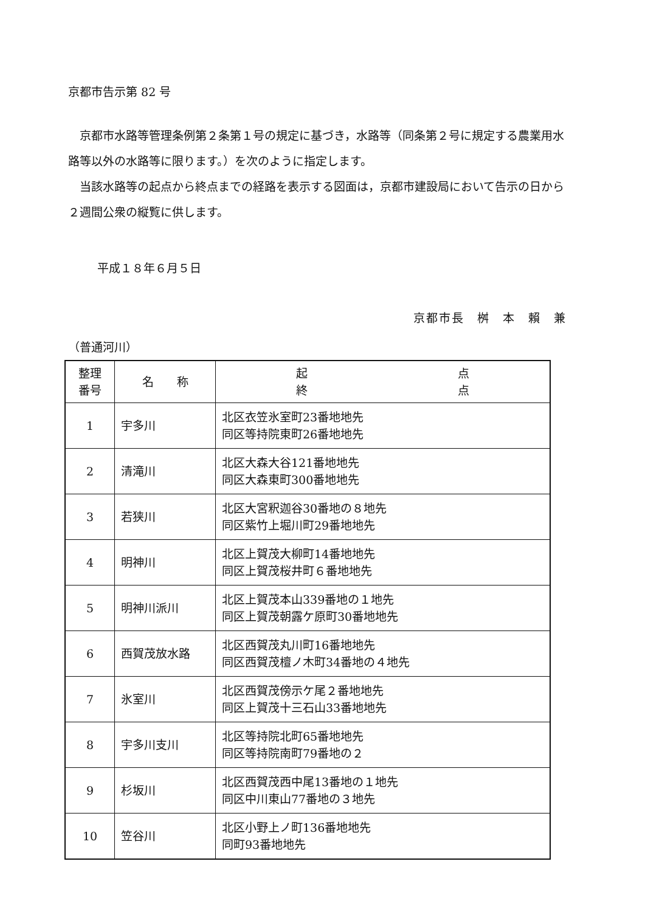京都市告示第 82 号
京都市水路等管理条例第２条第１号の規定に基づき，水路等（同条第２号に規定する農業用水路等以外の水路等に限ります。）を次のように指定します。
当該水路等の起点から終点までの経路を表示する図面は，京都市建設局において告示の日から２週間公衆の縦覧に供します。
平成１８年６月５日
京都市長　桝　本　賴　兼
（普通河川）
| 整理 番号 | 名 称 | 起 点 終 点 |
| --- | --- | --- |
| 1 | 宇多川 | 北区衣笠氷室町23番地地先 同区等持院東町26番地地先 |
| 2 | 清滝川 | 北区大森大谷121番地地先 同区大森東町300番地地先 |
| 3 | 若狭川 | 北区大宮釈迦谷30番地の８地先 同区紫竹上堀川町29番地地先 |
| 4 | 明神川 | 北区上賀茂大柳町14番地地先 同区上賀茂桜井町６番地地先 |
| 5 | 明神川派川 | 北区上賀茂本山339番地の１地先 同区上賀茂朝露ケ原町30番地地先 |
| 6 | 西賀茂放水路 | 北区西賀茂丸川町16番地地先 同区西賀茂檀ノ木町34番地の４地先 |
| 7 | 氷室川 | 北区西賀茂傍示ケ尾２番地地先 同区上賀茂十三石山33番地地先 |
| 8 | 宇多川支川 | 北区等持院北町65番地地先 同区等持院南町79番地の２ |
| 9 | 杉坂川 | 北区西賀茂西中尾13番地の１地先 同区中川東山77番地の３地先 |
| 10 | 笠谷川 | 北区小野上ノ町136番地地先 同町93番地地先 |